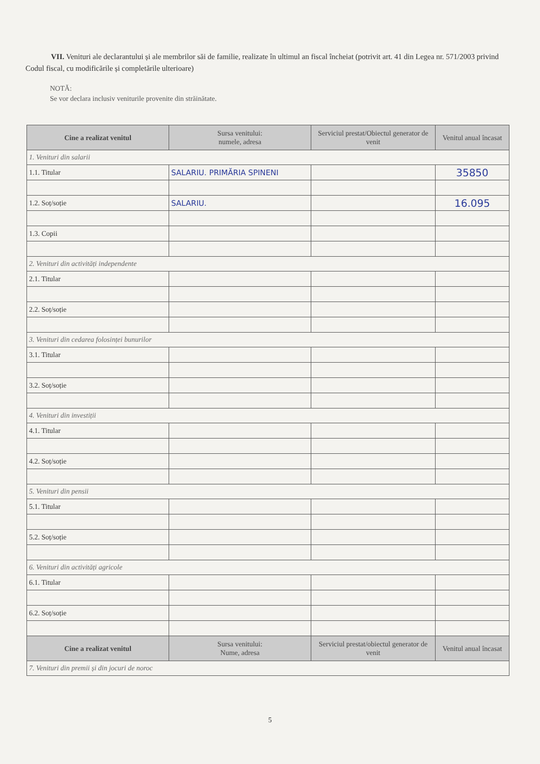VII. Venituri ale declarantului și ale membrilor săi de familie, realizate în ultimul an fiscal încheiat (potrivit art. 41 din Legea nr. 571/2003 privind Codul fiscal, cu modificările și completările ulterioare)
NOTĂ:
Se vor declara inclusiv veniturile provenite din străinătate.
| Cine a realizat venitul | Sursa venitului: numele, adresa | Serviciul prestat/Obiectul generator de venit | Venitul anual încasat |
| --- | --- | --- | --- |
| 1. Venituri din salarii | | | |
| 1.1. Titular | SALARIU. PRIMĂRIA SPINENI | | 35850 |
| 1.2. Soț/soție | SALARIU. | | 16.095 |
| 1.3. Copii | | | |
| 2. Venituri din activități independente | | | |
| 2.1. Titular | | | |
| 2.2. Soț/soție | | | |
| 3. Venituri din cedarea folosinței bunurilor | | | |
| 3.1. Titular | | | |
| 3.2. Soț/soție | | | |
| 4. Venituri din investiții | | | |
| 4.1. Titular | | | |
| 4.2. Soț/soție | | | |
| 5. Venituri din pensii | | | |
| 5.1. Titular | | | |
| 5.2. Soț/soție | | | |
| 6. Venituri din activități agricole | | | |
| 6.1. Titular | | | |
| 6.2. Soț/soție | | | |
| Cine a realizat venitul | Sursa venitului: Nume, adresa | Serviciul prestat/obiectul generator de venit | Venitul anual încasat |
| 7. Venituri din premii și din jocuri de noroc | | | |
5